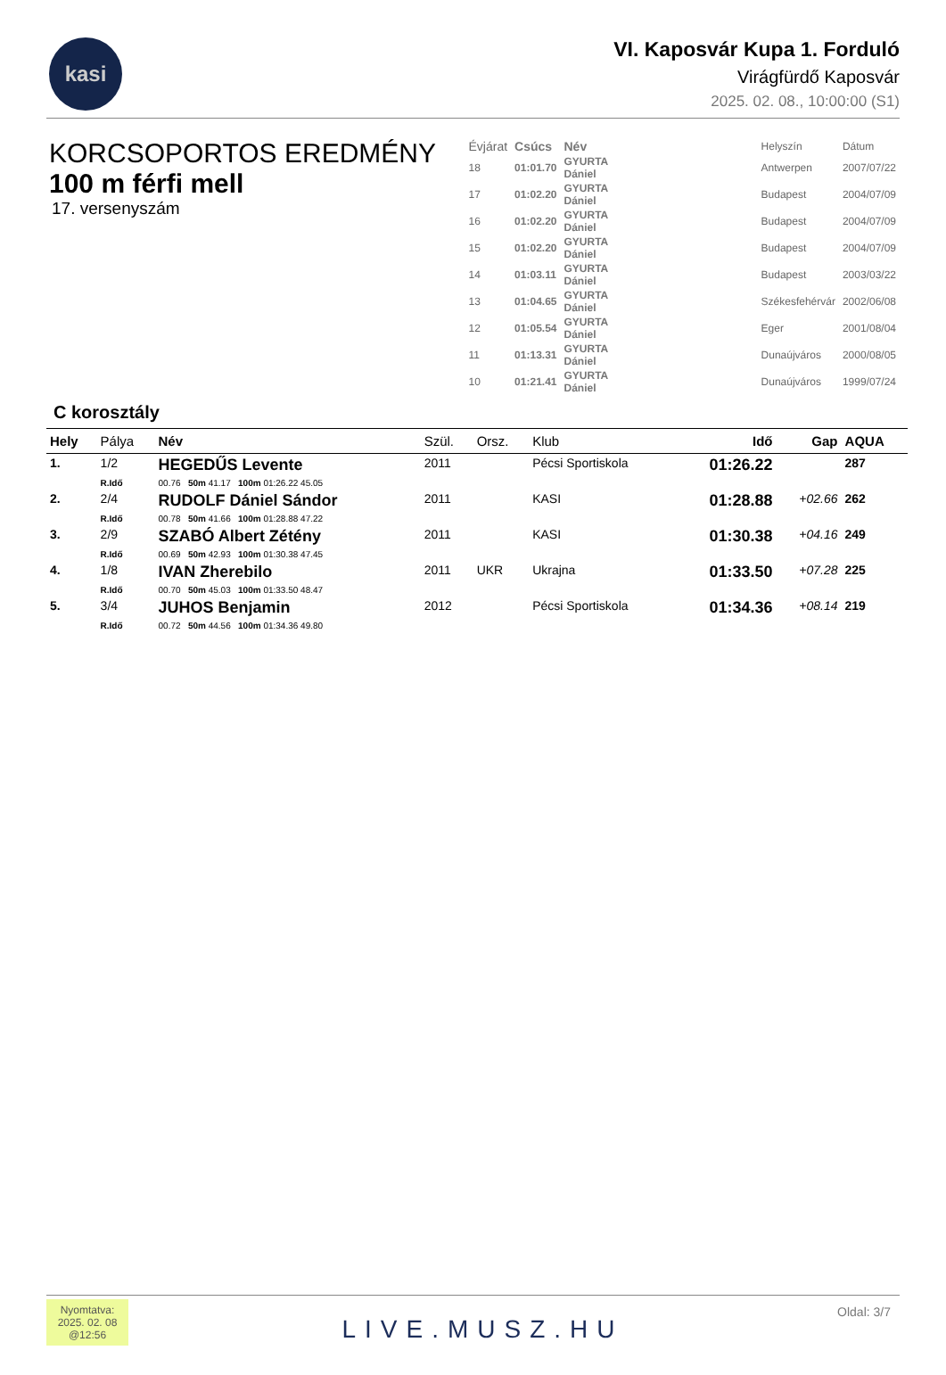kasi
VI. Kaposvár Kupa 1. Forduló
Virágfürdő Kaposvár
2025. 02. 08., 10:00:00 (S1)
KORCSOPORTOS EREDMÉNY
100 m férfi mell
17. versenyszám
| Évjárat | Csúcs | Név | | Helyszín | Dátum |
| 18 | 01:01.70 | GYURTA Dániel | | Antwerpen | 2007/07/22 |
| 17 | 01:02.20 | GYURTA Dániel | | Budapest | 2004/07/09 |
| 16 | 01:02.20 | GYURTA Dániel | | Budapest | 2004/07/09 |
| 15 | 01:02.20 | GYURTA Dániel | | Budapest | 2004/07/09 |
| 14 | 01:03.11 | GYURTA Dániel | | Budapest | 2003/03/22 |
| 13 | 01:04.65 | GYURTA Dániel | | Székesfehérvár | 2002/06/08 |
| 12 | 01:05.54 | GYURTA Dániel | | Eger | 2001/08/04 |
| 11 | 01:13.31 | GYURTA Dániel | | Dunaújváros | 2000/08/05 |
| 10 | 01:21.41 | GYURTA Dániel | | Dunaújváros | 1999/07/24 |
C korosztály
| Hely | Pálya | Név | Szül. | Orsz. | Klub | Idő | Gap | AQUA |
| --- | --- | --- | --- | --- | --- | --- | --- | --- |
| 1. | 1/2 | HEGEDŰS Levente | 2011 | | Pécsi Sportiskola | 01:26.22 | | 287 |
| | R.Idő | 00.76 50m 41.17 100m 01:26.22 45.05 | | | | | | |
| 2. | 2/4 | RUDOLF Dániel Sándor | 2011 | | KASI | 01:28.88 | +02.66 | 262 |
| | R.Idő | 00.78 50m 41.66 100m 01:28.88 47.22 | | | | | | |
| 3. | 2/9 | SZABÓ Albert Zétény | 2011 | | KASI | 01:30.38 | +04.16 | 249 |
| | R.Idő | 00.69 50m 42.93 100m 01:30.38 47.45 | | | | | | |
| 4. | 1/8 | IVAN Zherebilo | 2011 | UKR | Ukrajna | 01:33.50 | +07.28 | 225 |
| | R.Idő | 00.70 50m 45.03 100m 01:33.50 48.47 | | | | | | |
| 5. | 3/4 | JUHOS Benjamin | 2012 | | Pécsi Sportiskola | 01:34.36 | +08.14 | 219 |
| | R.Idő | 00.72 50m 44.56 100m 01:34.36 49.80 | | | | | | |
Nyomtatva:
2025. 02. 08
@12:56
LIVE.MUSZ.HU
Oldal: 3/7